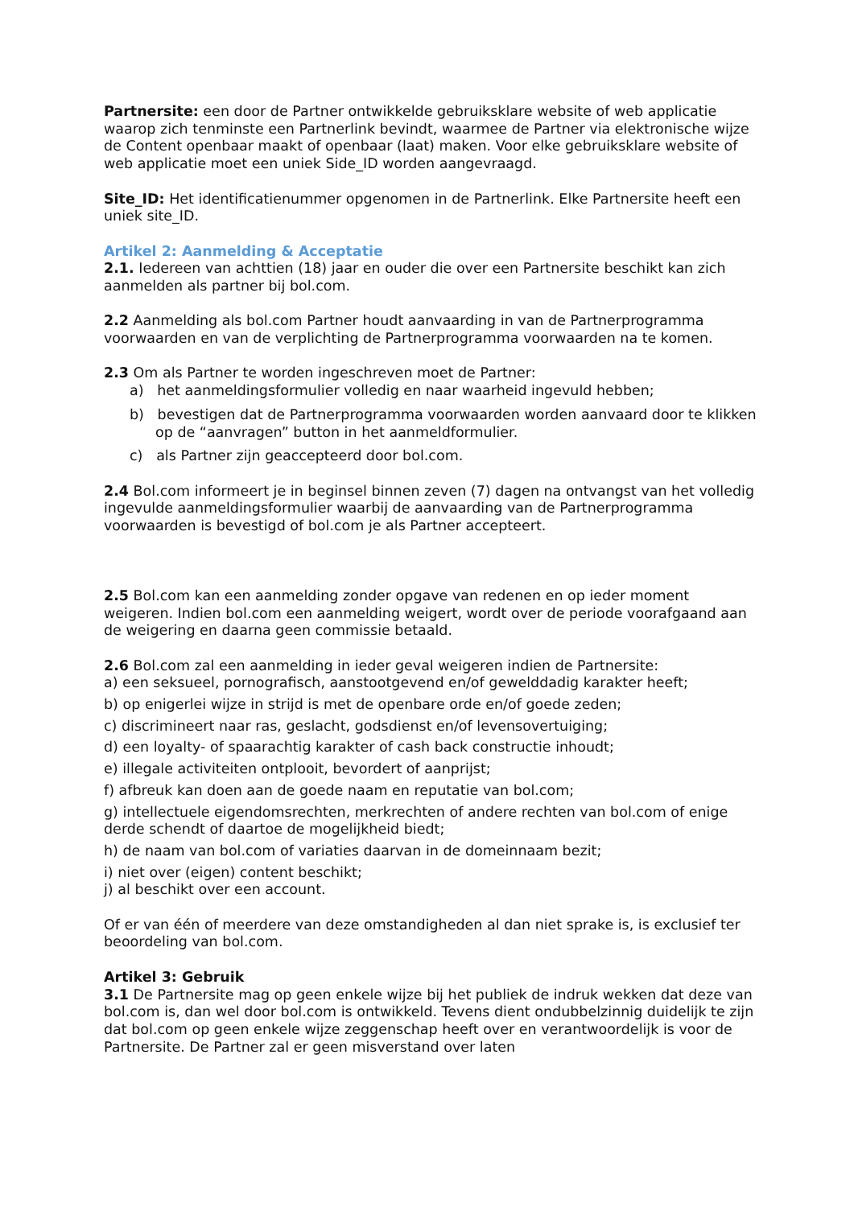Partnersite: een door de Partner ontwikkelde gebruiksklare website of web applicatie waarop zich tenminste een Partnerlink bevindt, waarmee de Partner via elektronische wijze de Content openbaar maakt of openbaar (laat) maken. Voor elke gebruiksklare website of web applicatie moet een uniek Side_ID worden aangevraagd.
Site_ID: Het identificatienummer opgenomen in de Partnerlink. Elke Partnersite heeft een uniek site_ID.
Artikel 2: Aanmelding & Acceptatie
2.1. Iedereen van achttien (18) jaar en ouder die over een Partnersite beschikt kan zich aanmelden als partner bij bol.com.
2.2 Aanmelding als bol.com Partner houdt aanvaarding in van de Partnerprogramma voorwaarden en van de verplichting de Partnerprogramma voorwaarden na te komen.
2.3 Om als Partner te worden ingeschreven moet de Partner:
a) het aanmeldingsformulier volledig en naar waarheid ingevuld hebben;
b) bevestigen dat de Partnerprogramma voorwaarden worden aanvaard door te klikken op de “aanvragen” button in het aanmeldformulier.
c) als Partner zijn geaccepteerd door bol.com.
2.4 Bol.com informeert je in beginsel binnen zeven (7) dagen na ontvangst van het volledig ingevulde aanmeldingsformulier waarbij de aanvaarding van de Partnerprogramma voorwaarden is bevestigd of bol.com je als Partner accepteert.
2.5 Bol.com kan een aanmelding zonder opgave van redenen en op ieder moment weigeren. Indien bol.com een aanmelding weigert, wordt over de periode voorafgaand aan de weigering en daarna geen commissie betaald.
2.6 Bol.com zal een aanmelding in ieder geval weigeren indien de Partnersite:
a) een seksueel, pornografisch, aanstootgevend en/of gewelddadig karakter heeft;
b) op enigerlei wijze in strijd is met de openbare orde en/of goede zeden;
c) discrimineert naar ras, geslacht, godsdienst en/of levensovertuiging;
d) een loyalty- of spaarachtig karakter of cash back constructie inhoudt;
e) illegale activiteiten ontplooit, bevordert of aanprijst;
f) afbreuk kan doen aan de goede naam en reputatie van bol.com;
g) intellectuele eigendomsrechten, merkrechten of andere rechten van bol.com of enige derde schendt of daartoe de mogelijkheid biedt;
h) de naam van bol.com of variaties daarvan in de domeinnaam bezit;
i) niet over (eigen) content beschikt;
j) al beschikt over een account.
Of er van één of meerdere van deze omstandigheden al dan niet sprake is, is exclusief ter beoordeling van bol.com.
Artikel 3: Gebruik
3.1 De Partnersite mag op geen enkele wijze bij het publiek de indruk wekken dat deze van bol.com is, dan wel door bol.com is ontwikkeld. Tevens dient ondubbelzinnig duidelijk te zijn dat bol.com op geen enkele wijze zeggenschap heeft over en verantwoordelijk is voor de Partnersite. De Partner zal er geen misverstand over laten